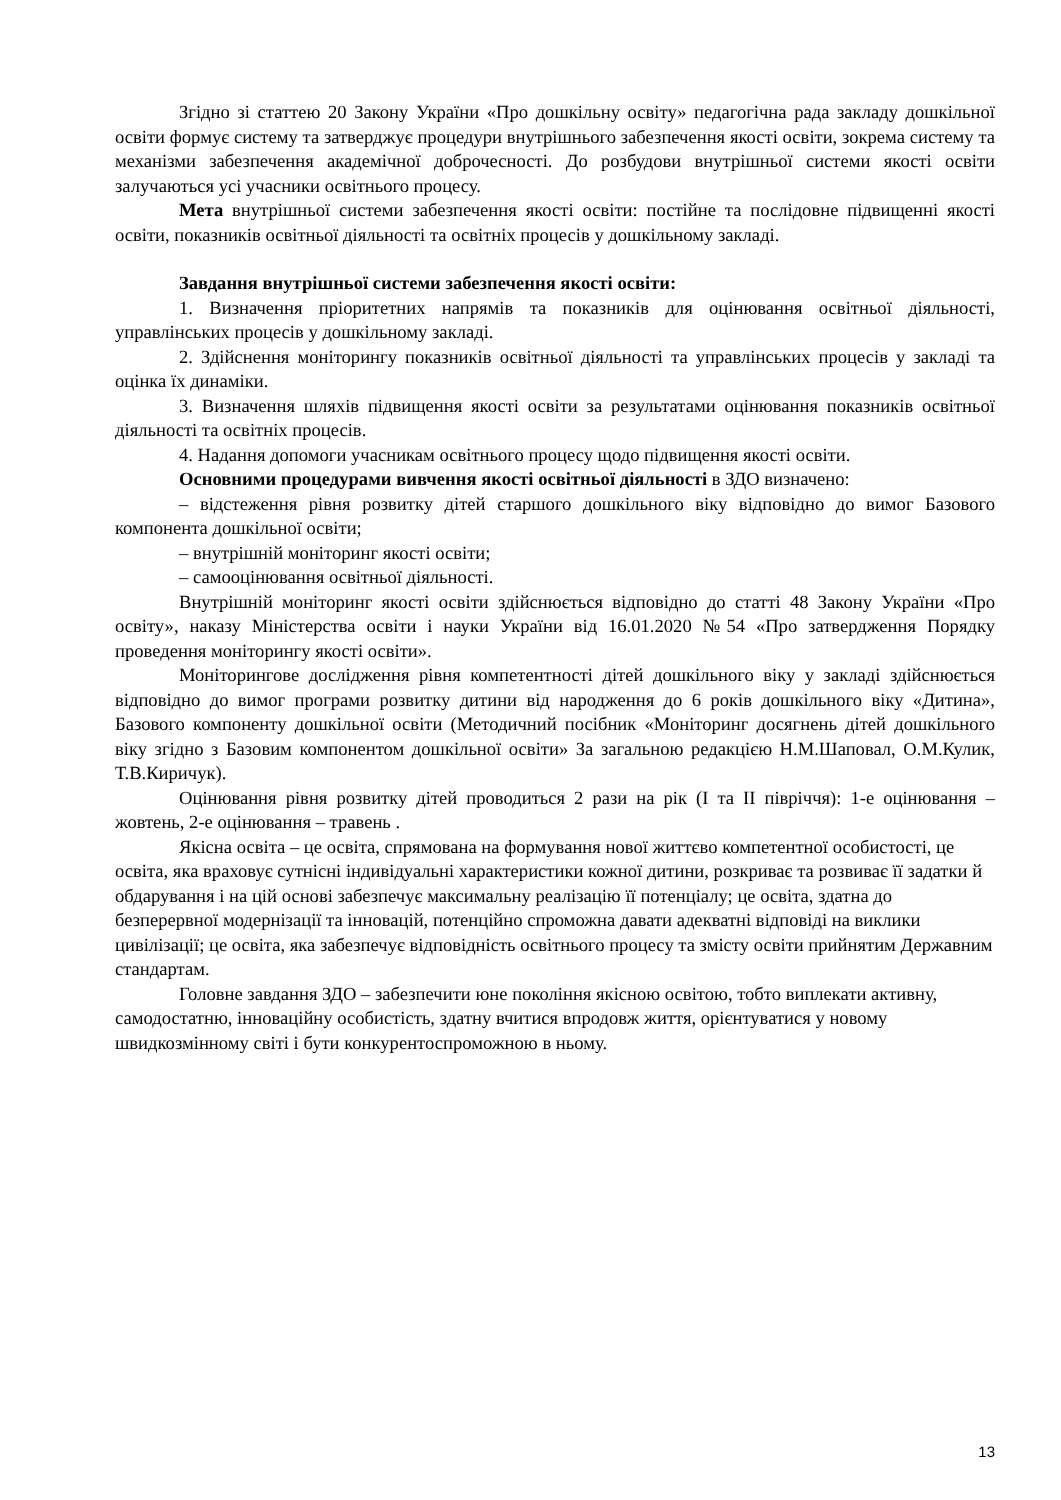Згідно зі статтею 20 Закону України «Про дошкільну освіту» педагогічна рада закладу дошкільної освіти формує систему та затверджує процедури внутрішнього забезпечення якості освіти, зокрема систему та механізми забезпечення академічної доброчесності. До розбудови внутрішньої системи якості освіти залучаються усі учасники освітнього процесу.
Мета внутрішньої системи забезпечення якості освіти: постійне та послідовне підвищенні якості освіти, показників освітньої діяльності та освітніх процесів у дошкільному закладі.
Завдання внутрішньої системи забезпечення якості освіти:
1. Визначення пріоритетних напрямів та показників для оцінювання освітньої діяльності, управлінських процесів у дошкільному закладі.
2. Здійснення моніторингу показників освітньої діяльності та управлінських процесів у закладі та оцінка їх динаміки.
3. Визначення шляхів підвищення якості освіти за результатами оцінювання показників освітньої діяльності та освітніх процесів.
4. Надання допомоги учасникам освітнього процесу щодо підвищення якості освіти.
Основними процедурами вивчення якості освітньої діяльності в ЗДО визначено:
– відстеження рівня розвитку дітей старшого дошкільного віку відповідно до вимог Базового компонента дошкільної освіти;
– внутрішній моніторинг якості освіти;
– самооцінювання освітньої діяльності.
Внутрішній моніторинг якості освіти здійснюється відповідно до статті 48 Закону України «Про освіту», наказу Міністерства освіти і науки України від 16.01.2020 №54 «Про затвердження Порядку проведення моніторингу якості освіти».
Моніторингове дослідження рівня компетентності дітей дошкільного віку у закладі здійснюється відповідно до вимог програми розвитку дитини від народження до 6 років дошкільного віку «Дитина», Базового компоненту дошкільної освіти (Методичний посібник «Моніторинг досягнень дітей дошкільного віку згідно з Базовим компонентом дошкільної освіти» За загальною редакцією Н.М.Шаповал, О.М.Кулик, Т.В.Киричук).
Оцінювання рівня розвитку дітей проводиться 2 рази на рік (І та ІІ півріччя): 1-е оцінювання – жовтень, 2-е оцінювання – травень .
Якісна освіта – це освіта, спрямована на формування нової життєво компетентної особистості, це освіта, яка враховує сутнісні індивідуальні характеристики кожної дитини, розкриває та розвиває її задатки й обдарування і на цій основі забезпечує максимальну реалізацію її потенціалу; це освіта, здатна до безперервної модернізації та інновацій, потенційно спроможна давати адекватні відповіді на виклики цивілізації; це освіта, яка забезпечує відповідність освітнього процесу та змісту освіти прийнятим Державним стандартам.
Головне завдання ЗДО – забезпечити юне покоління якісною освітою, тобто виплекати активну, самодостатню, інноваційну особистість, здатну вчитися впродовж життя, орієнтуватися у новому швидкозмінному світі і бути конкурентоспроможною в ньому.
13